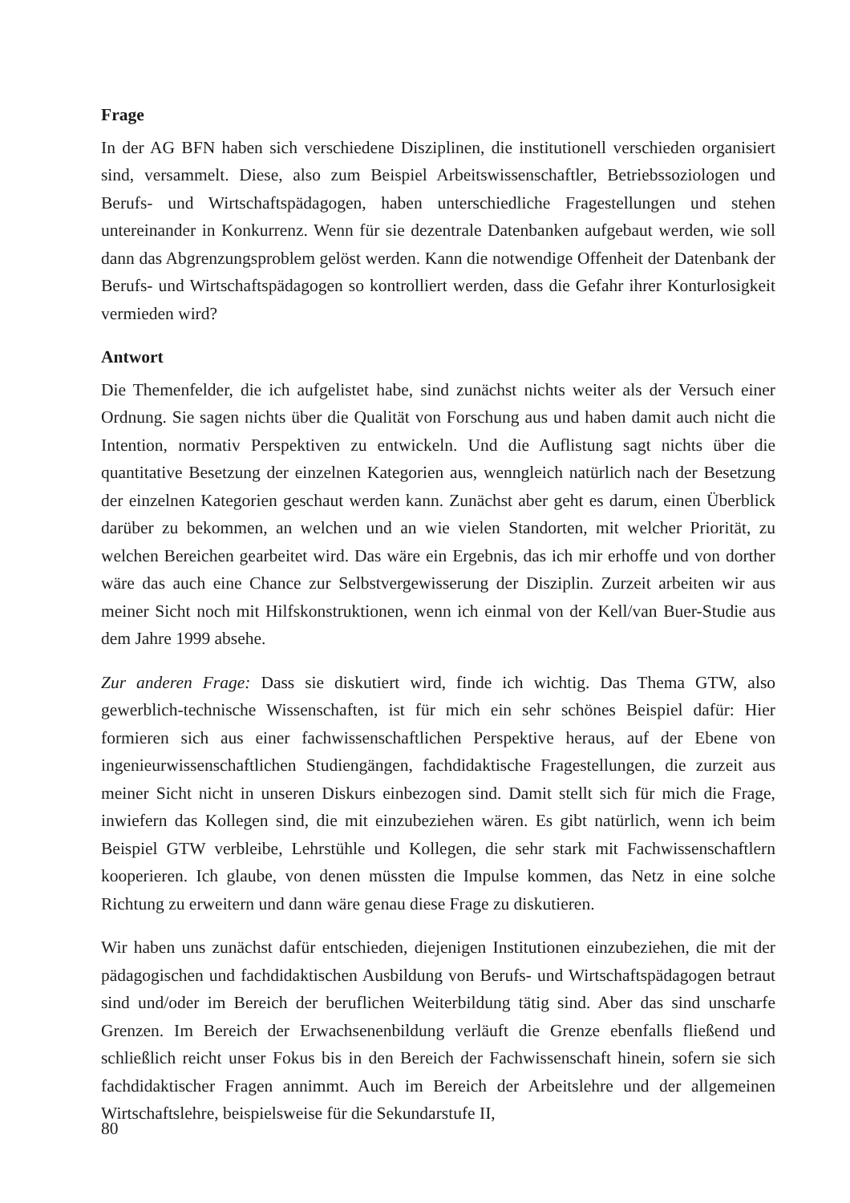Frage
In der AG BFN haben sich verschiedene Disziplinen, die institutionell verschieden organisiert sind, versammelt. Diese, also zum Beispiel Arbeitswissenschaftler, Betriebssoziologen und Berufs- und Wirtschaftspädagogen, haben unterschiedliche Fragestellungen und stehen untereinander in Konkurrenz. Wenn für sie dezentrale Datenbanken aufgebaut werden, wie soll dann das Abgrenzungsproblem gelöst werden. Kann die notwendige Offenheit der Datenbank der Berufs- und Wirtschaftspädagogen so kontrolliert werden, dass die Gefahr ihrer Konturlosigkeit vermieden wird?
Antwort
Die Themenfelder, die ich aufgelistet habe, sind zunächst nichts weiter als der Versuch einer Ordnung. Sie sagen nichts über die Qualität von Forschung aus und haben damit auch nicht die Intention, normativ Perspektiven zu entwickeln. Und die Auflistung sagt nichts über die quantitative Besetzung der einzelnen Kategorien aus, wenngleich natürlich nach der Besetzung der einzelnen Kategorien geschaut werden kann. Zunächst aber geht es darum, einen Überblick darüber zu bekommen, an welchen und an wie vielen Standorten, mit welcher Priorität, zu welchen Bereichen gearbeitet wird. Das wäre ein Ergebnis, das ich mir erhoffe und von dorther wäre das auch eine Chance zur Selbstvergewisserung der Disziplin. Zurzeit arbeiten wir aus meiner Sicht noch mit Hilfskonstruktionen, wenn ich einmal von der Kell/van Buer-Studie aus dem Jahre 1999 absehe.
Zur anderen Frage: Dass sie diskutiert wird, finde ich wichtig. Das Thema GTW, also gewerblich-technische Wissenschaften, ist für mich ein sehr schönes Beispiel dafür: Hier formieren sich aus einer fachwissenschaftlichen Perspektive heraus, auf der Ebene von ingenieurwissenschaftlichen Studiengängen, fachdidaktische Fragestellungen, die zurzeit aus meiner Sicht nicht in unseren Diskurs einbezogen sind. Damit stellt sich für mich die Frage, inwiefern das Kollegen sind, die mit einzubeziehen wären. Es gibt natürlich, wenn ich beim Beispiel GTW verbleibe, Lehrstühle und Kollegen, die sehr stark mit Fachwissenschaftlern kooperieren. Ich glaube, von denen müssten die Impulse kommen, das Netz in eine solche Richtung zu erweitern und dann wäre genau diese Frage zu diskutieren.
Wir haben uns zunächst dafür entschieden, diejenigen Institutionen einzubeziehen, die mit der pädagogischen und fachdidaktischen Ausbildung von Berufs- und Wirtschaftspädagogen betraut sind und/oder im Bereich der beruflichen Weiterbildung tätig sind. Aber das sind unscharfe Grenzen. Im Bereich der Erwachsenenbildung verläuft die Grenze ebenfalls fließend und schließlich reicht unser Fokus bis in den Bereich der Fachwissenschaft hinein, sofern sie sich fachdidaktischer Fragen annimmt. Auch im Bereich der Arbeitslehre und der allgemeinen Wirtschaftslehre, beispielsweise für die Sekundarstufe II,
80